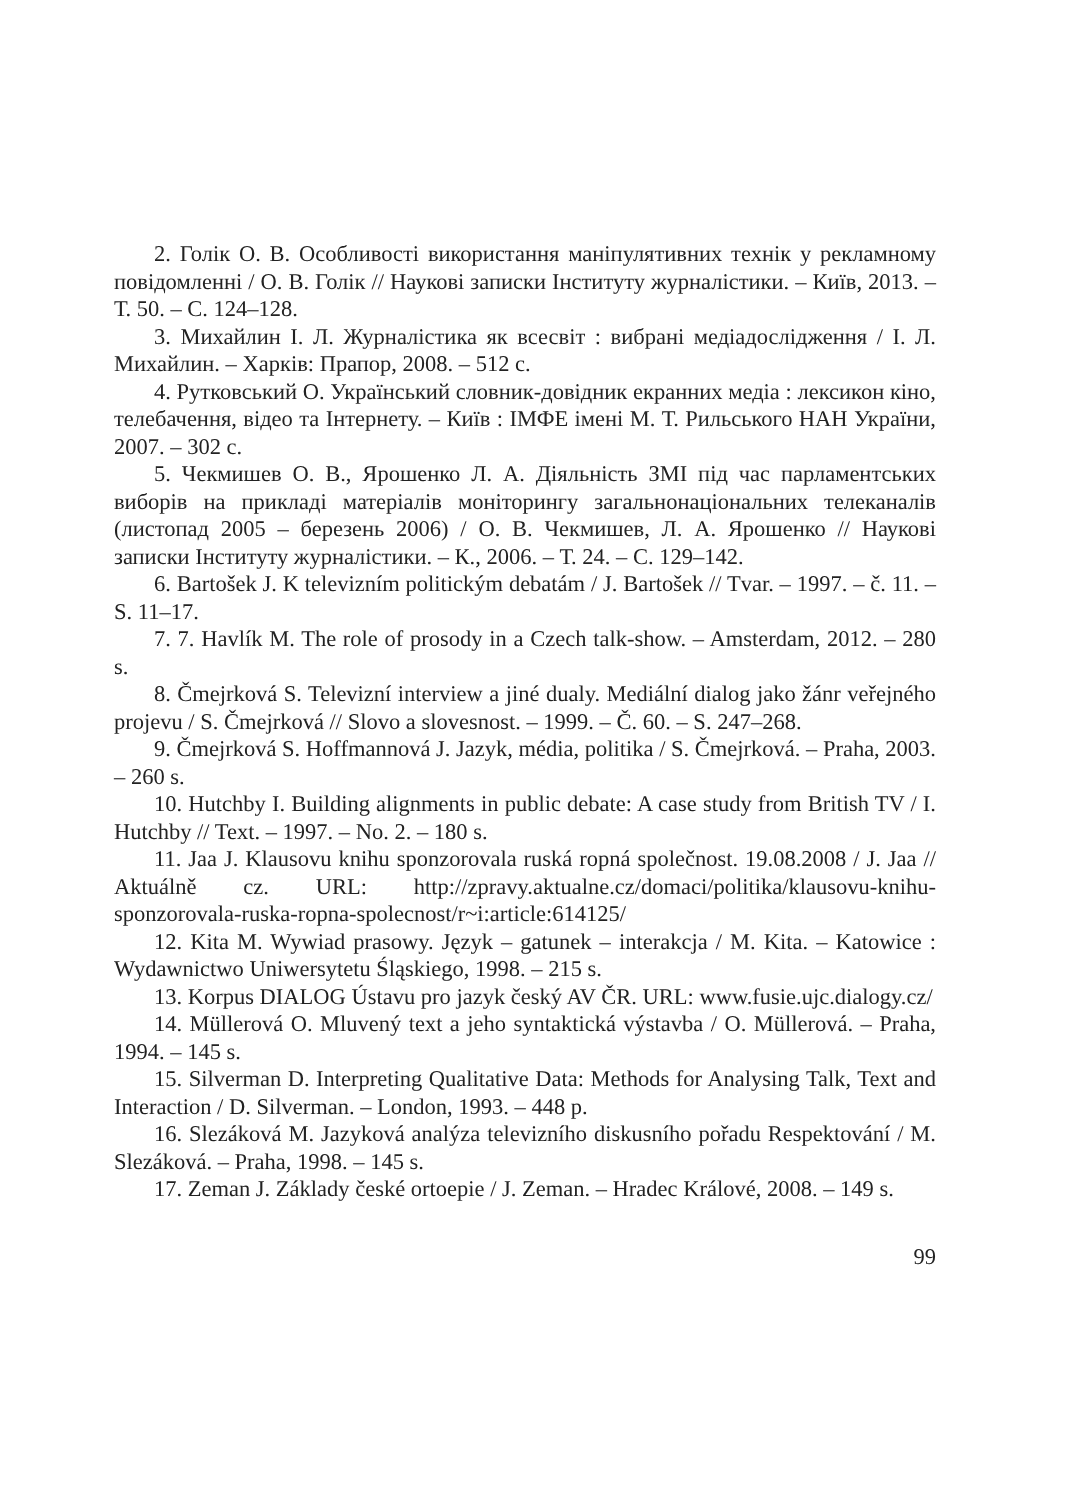2. Голік О. В. Особливості використання маніпулятивних технік у рекламному повідомленні / О. В. Голік // Наукові записки Інституту журналістики. – Київ, 2013. – Т. 50. – С. 124–128.
3. Михайлин І. Л. Журналістика як всесвіт : вибрані медіадослідження / І. Л. Михайлин. – Харків: Прапор, 2008. – 512 с.
4. Рутковський О. Український словник-довідник екранних медіа : лексикон кіно, телебачення, відео та Інтернету. – Київ : ІМФЕ імені М. Т. Рильського НАН України, 2007. – 302 с.
5. Чекмишев О. В., Ярошенко Л. А. Діяльність ЗМІ під час парламентських виборів на прикладі матеріалів моніторингу загальнонаціональних телеканалів (листопад 2005 – березень 2006) / О. В. Чекмишев, Л. А. Ярошенко // Наукові записки Інституту журналістики. – К., 2006. – Т. 24. – С. 129–142.
6. Bartošek J. K televizním politickým debatám / J. Bartošek // Tvar. – 1997. – č. 11. – S. 11–17.
7. 7. Havlík M. The role of prosody in a Czech talk-show. – Amsterdam, 2012. – 280 s.
8. Čmejrková S. Televizní interview a jiné dualy. Mediální dialog jako žánr veřejného projevu / S. Čmejrková // Slovo a slovesnost. – 1999. – Č. 60. – S. 247–268.
9. Čmejrková S. Hoffmannová J. Jazyk, média, politika / S. Čmejrková. – Praha, 2003. – 260 s.
10. Hutchby I. Building alignments in public debate: A case study from British TV / I. Hutchby // Text. – 1997. – No. 2. – 180 s.
11. Jaa J. Klausovu knihu sponzorovala ruská ropná společnost. 19.08.2008 / J. Jaa // Aktuálně cz. URL: http://zpravy.aktualne.cz/domaci/politika/klausovu-knihu-sponzorovala-ruska-ropna-spolecnost/r~i:article:614125/
12. Kita M. Wywiad prasowy. Język – gatunek – interakcja / M. Kita. – Katowice : Wydawnictwo Uniwersytetu Śląskiego, 1998. – 215 s.
13. Korpus DIALOG Ústavu pro jazyk český AV ČR. URL: www.fusie.ujc.dialogy.cz/
14. Müllerová O. Mluvený text a jeho syntaktická výstavba / O. Müllerová. – Praha, 1994. – 145 s.
15. Silverman D. Interpreting Qualitative Data: Methods for Analysing Talk, Text and Interaction / D. Silverman. – London, 1993. – 448 p.
16. Slezáková M. Jazyková analýza televizního diskusního pořadu Respektování / M. Slezáková. – Praha, 1998. – 145 s.
17. Zeman J. Základy české ortoepie / J. Zeman. – Hradec Králové, 2008. – 149 s.
99